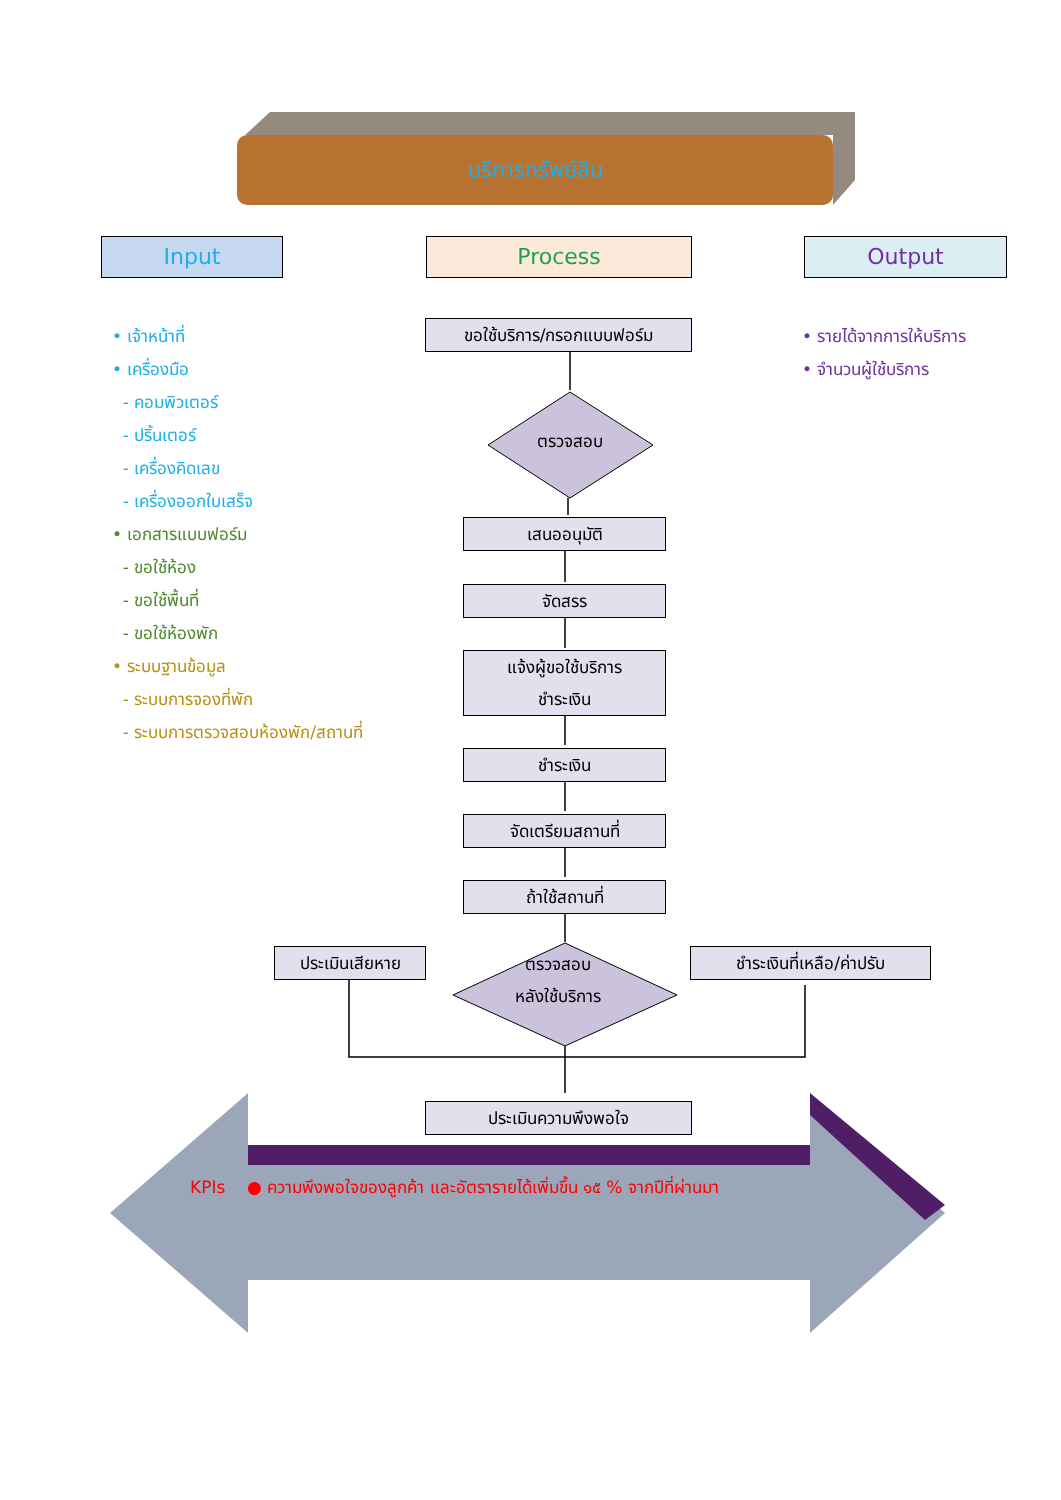บริการทรัพย์สิน
Input Process Output
• เจ้าหน้าที่
• เครื่องมือ
- คอมพิวเตอร์
- ปริ้นเตอร์
- เครื่องคิดเลข
- เครื่องออกใบเสร็จ
• เอกสารแบบฟอร์ม
- ขอใช้ห้อง
- ขอใช้พื้นที่
- ขอใช้ห้องพัก
• ระบบฐานข้อมูล
- ระบบการจองที่พัก
- ระบบการตรวจสอบห้องพัก/สถานที่
• รายได้จากการให้บริการ
• จำนวนผู้ใช้บริการ
ขอใช้บริการ/กรอกแบบฟอร์ม
ตรวจสอบ
เสนออนุมัติ
จัดสรร
แจ้งผู้ขอใช้บริการ
ชำระเงิน
ชำระเงิน
จัดเตรียมสถานที่
ถ้าใช้สถานที่
ประเมินเสียหาย
ตรวจสอบ
หลังใช้บริการ
ชำระเงินที่เหลือ/ค่าปรับ
ประเมินความพึงพอใจ
KPIs ● ความพึงพอใจของลูกค้า และอัตรารายได้เพิ่มขึ้น ๑๕ % จากปีที่ผ่านมา